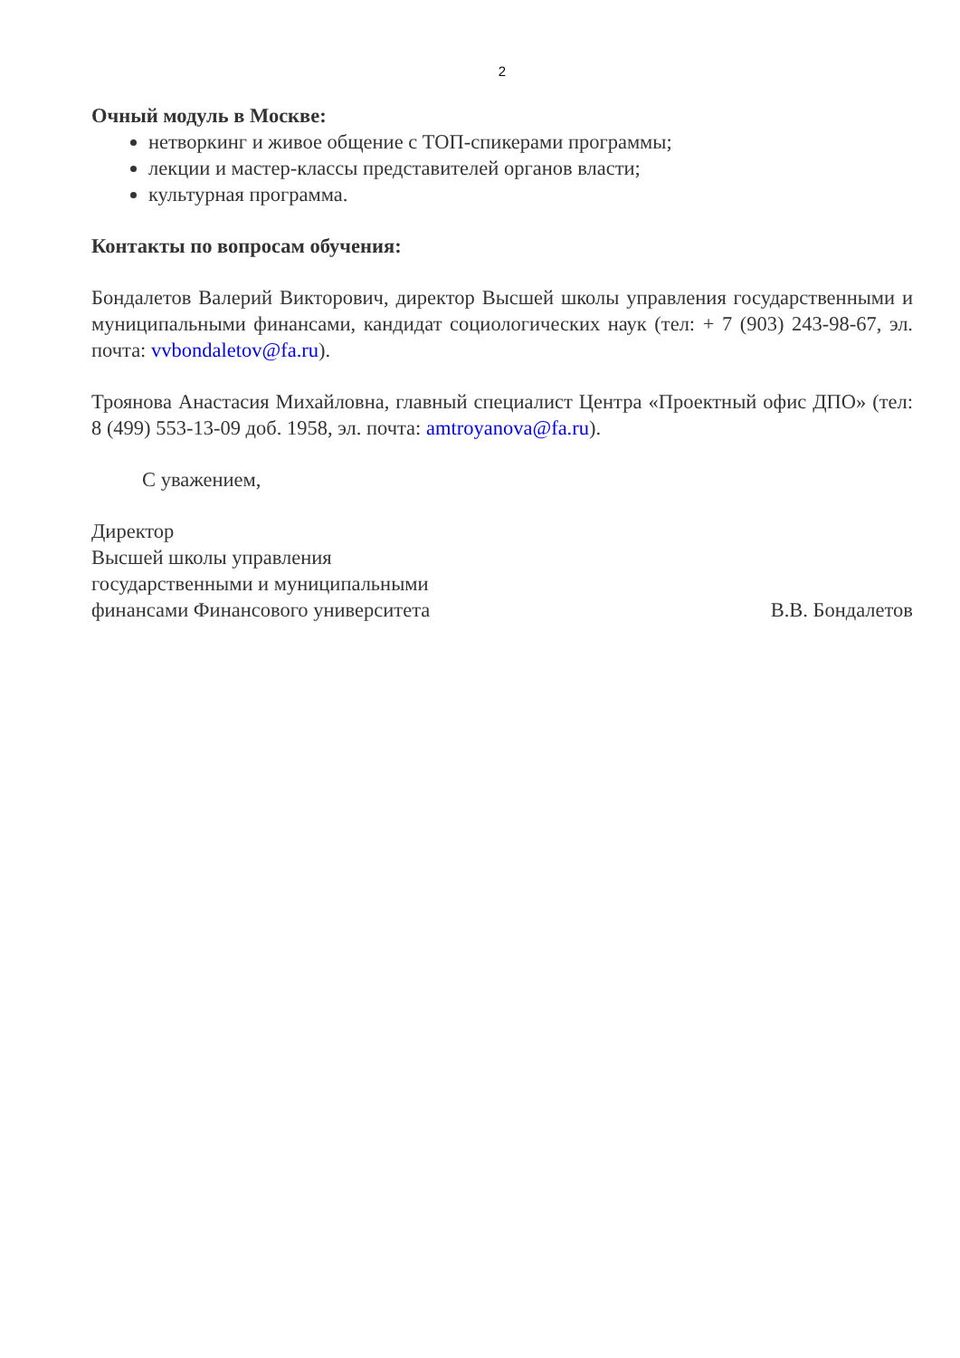2
Очный модуль в Москве:
нетворкинг и живое общение с ТОП-спикерами программы;
лекции и мастер-классы представителей органов власти;
культурная программа.
Контакты по вопросам обучения:
Бондалетов Валерий Викторович, директор Высшей школы управления государственными и муниципальными финансами, кандидат социологических наук (тел: + 7 (903) 243-98-67, эл. почта: vvbondaletov@fa.ru).
Троянова Анастасия Михайловна, главный специалист Центра «Проектный офис ДПО» (тел: 8 (499) 553-13-09 доб. 1958, эл. почта: amtroyanova@fa.ru).
С уважением,
Директор
Высшей школы управления
государственными и муниципальными
финансами Финансового университета
В.В. Бондалетов